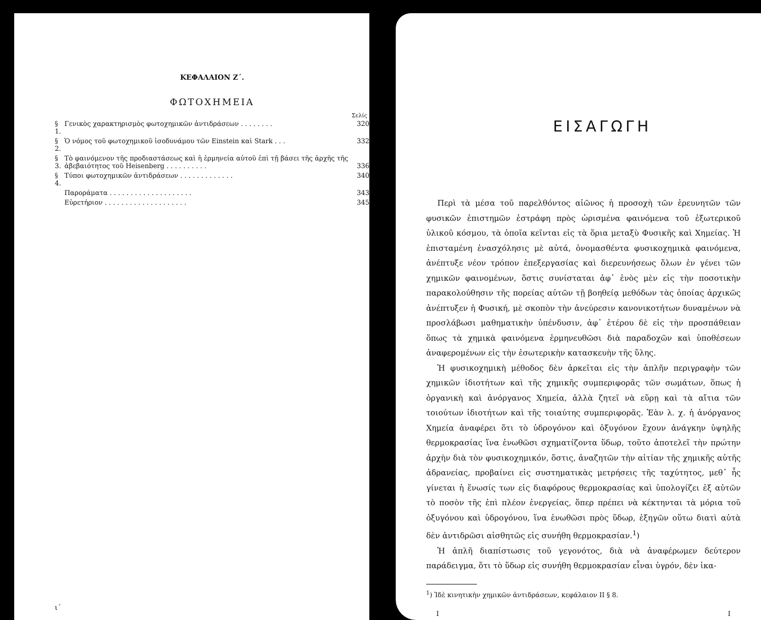ΚΕΦΑΛΑΙΟΝ Ζ΄.
ΦΩΤΟΧΗΜΕΙΑ
Σελίς
| § 1. | Γενικὸς χαρακτηρισμὸς φωτοχημικῶν ἀντιδράσεων . . . . . . . . | 320 |
| § 2. | Ὁ νόμος τοῦ φωτοχημικοῦ ἰσοδυνάμου τῶν Einstein καὶ Stark . . . | 332 |
| § 3. | Τὸ φαινόμενον τῆς προδιαστάσεως καὶ ἡ ἑρμηνεία αὐτοῦ ἐπὶ τῇ βάσει τῆς ἀρχῆς τῆς ἀβεβαιότητος τοῦ Heisenberg . . . . . . . . . . | 336 |
| § 4. | Τύποι φωτοχημικῶν ἀντιδράσεων . . . . . . . . . . . . . | 340 |
| | Παροράματα . . . . . . . . . . . . . . . . . . . . | 343 |
| | Εὑρετήριον . . . . . . . . . . . . . . . . . . . . | 345 |
ι΄
ΕΙΣΑΓΩΓΗ
Περὶ τὰ μέσα τοῦ παρελθόντος αἰῶνος ἡ προσοχὴ τῶν ἐρευνητῶν τῶν φυσικῶν ἐπιστημῶν ἐστράφη πρὸς ὡρισμένα φαινόμενα τοῦ ἐξωτερικοῦ ὑλικοῦ κόσμου, τὰ ὁποῖα κεῖνται εἰς τὰ ὅρια μεταξὺ Φυσικῆς καὶ Χημείας. Ἡ ἐπισταμένη ἐνασχόλησις μὲ αὐτά, ὀνομασθέντα φυσικοχημικὰ φαινόμενα, ἀνέπτυξε νέον τρόπον ἐπεξεργασίας καὶ διερευνήσεως ὅλων ἐν γένει τῶν χημικῶν φαινομένων, ὅστις συνίσταται ἀφ᾽ ἑνὸς μὲν εἰς τὴν ποσοτικὴν παρακολούθησιν τῆς πορείας αὐτῶν τῇ βοηθείᾳ μεθόδων τὰς ὁποίας ἀρχικῶς ἀνέπτυξεν ἡ Φυσική, μὲ σκοπὸν τὴν ἀνεύρεσιν κανονικοτήτων δυναμένων νὰ προσλάβωσι μαθηματικὴν ὑπένδυσιν, ἀφ᾽ ἑτέρου δὲ εἰς τὴν προσπάθειαν ὅπως τὰ χημικὰ φαινόμενα ἑρμηνευθῶσι διὰ παραδοχῶν καὶ ὑποθέσεων ἀναφερομένων εἰς τὴν ἐσωτερικὴν κατασκευὴν τῆς ὕλης.
Ἡ φυσικοχημικὴ μέθοδος δὲν ἀρκεῖται εἰς τὴν ἁπλῆν περιγραφὴν τῶν χημικῶν ἰδιοτήτων καὶ τῆς χημικῆς συμπεριφορᾶς τῶν σωμάτων, ὅπως ἡ ὀργανικὴ καὶ ἀνόργανος Χημεία, ἀλλὰ ζητεῖ νὰ εὕρῃ καὶ τὰ αἴτια τῶν τοιούτων ἰδιοτήτων καὶ τῆς τοιαύτης συμπεριφορᾶς. Ἐὰν λ. χ. ἡ ἀνόργανος Χημεία ἀναφέρει ὅτι τὸ ὑδρογόνον καὶ ὀξυγόνον ἔχουν ἀνάγκην ὑψηλῆς θερμοκρασίας ἵνα ἑνωθῶσι σχηματίζοντα ὕδωρ, τοῦτο ἀποτελεῖ τὴν πρώτην ἀρχὴν διὰ τὸν φυσικοχημικόν, ὅστις, ἀναζητῶν τὴν αἰτίαν τῆς χημικῆς αὐτῆς ἀδρανείας, προβαίνει εἰς συστηματικὰς μετρήσεις τῆς ταχύτητος, μεθ᾽ ἧς γίνεται ἡ ἕνωσίς των εἰς διαφόρους θερμοκρασίας καὶ ὑπολογίζει ἐξ αὐτῶν τὸ ποσὸν τῆς ἐπὶ πλέον ἐνεργείας, ὅπερ πρέπει νὰ κέκτηνται τὰ μόρια τοῦ ὀξυγόνου καὶ ὑδρογόνου, ἵνα ἑνωθῶσι πρὸς ὕδωρ, ἐξηγῶν οὕτω διατὶ αὐτὰ δὲν ἀντιδρῶσι αἰσθητῶς εἰς συνήθη θερμοκρασίαν.<sup>1</sup>)
Ἡ ἁπλῆ διαπίστωσις τοῦ γεγονότος, διὰ νὰ ἀναφέρωμεν δεύτερον παράδειγμα, ὅτι τὸ ὕδωρ εἰς συνήθη θερμοκρασίαν εἶναι ὑγρόν, δὲν ἱκα-
<sup>1</sup>) Ἰδὲ κινητικὴν χημικῶν ἀντιδράσεων, κεφάλαιον ΙΙ § 8.
Ι Ι